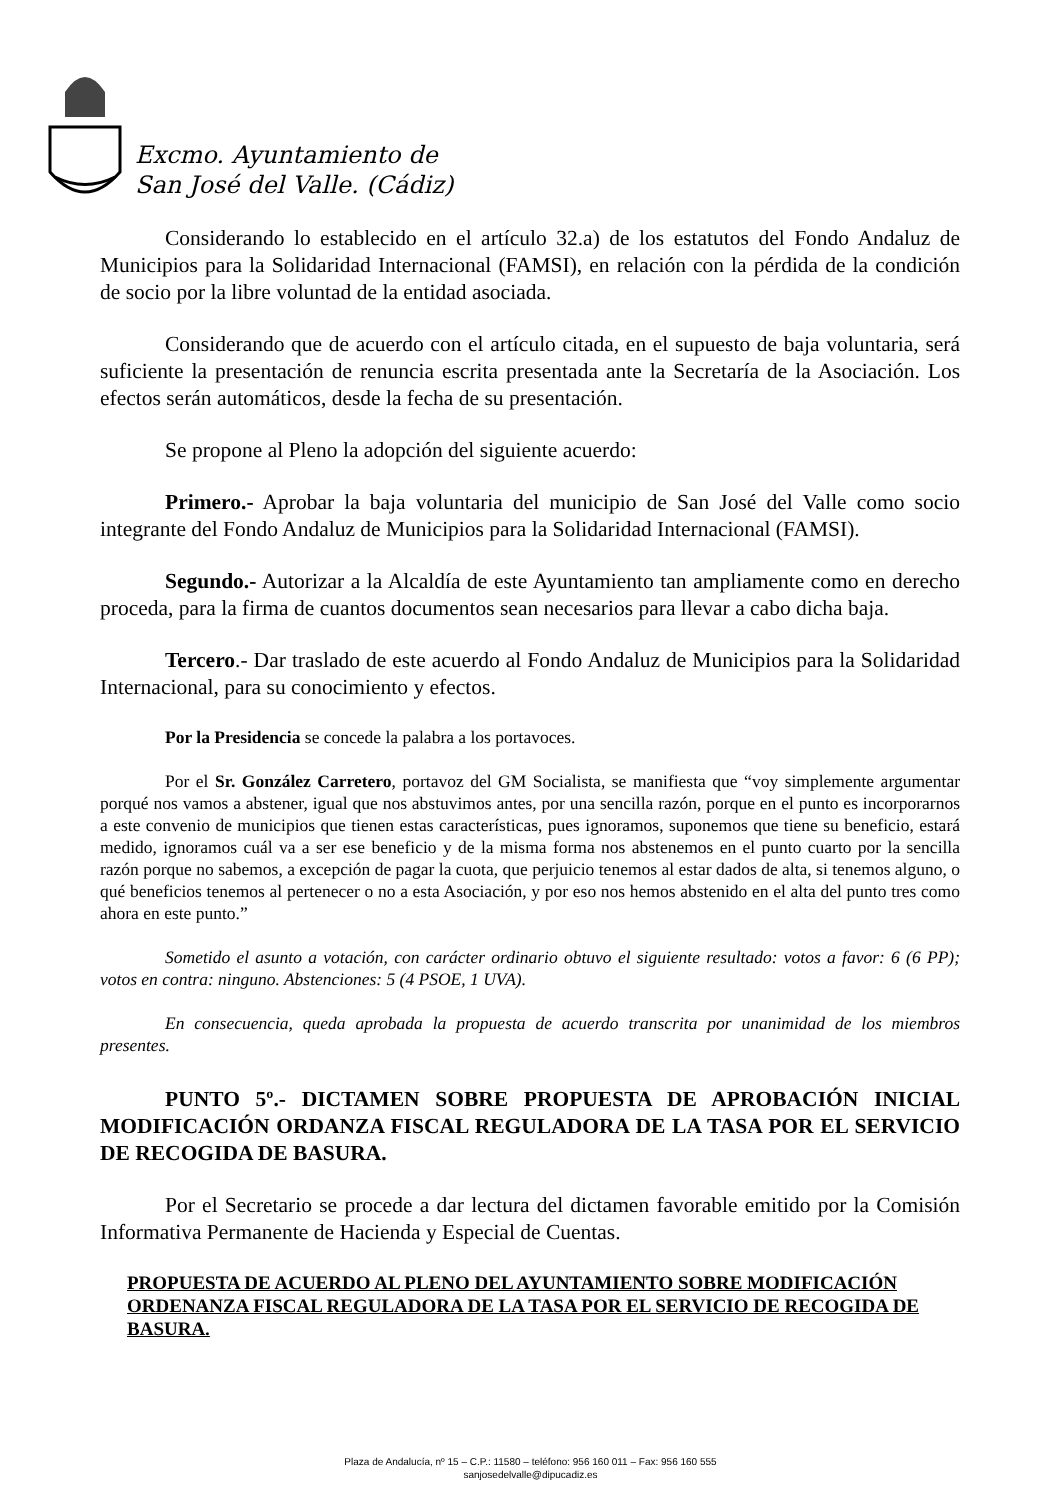Excmo. Ayuntamiento de
San José del Valle. (Cádiz)
Considerando lo establecido en el artículo 32.a) de los estatutos del Fondo Andaluz de Municipios para la Solidaridad Internacional (FAMSI), en relación con la pérdida de la condición de socio por la libre voluntad de la entidad asociada.
Considerando que de acuerdo con el artículo citada, en el supuesto de baja voluntaria, será suficiente la presentación de renuncia escrita presentada ante la Secretaría de la Asociación. Los efectos serán automáticos, desde la fecha de su presentación.
Se propone al Pleno la adopción del siguiente acuerdo:
Primero.- Aprobar la baja voluntaria del municipio de San José del Valle como socio integrante del Fondo Andaluz de Municipios para la Solidaridad Internacional (FAMSI).
Segundo.- Autorizar a la Alcaldía de este Ayuntamiento tan ampliamente como en derecho proceda, para la firma de cuantos documentos sean necesarios para llevar a cabo dicha baja.
Tercero.- Dar traslado de este acuerdo al Fondo Andaluz de Municipios para la Solidaridad Internacional, para su conocimiento y efectos.
Por la Presidencia se concede la palabra a los portavoces.
Por el Sr. González Carretero, portavoz del GM Socialista, se manifiesta que “voy simplemente argumentar porqué nos vamos a abstener, igual que nos abstuvimos antes, por una sencilla razón, porque en el punto es incorporarnos a este convenio de municipios que tienen estas características, pues ignoramos, suponemos que tiene su beneficio, estará medido, ignoramos cuál va a ser ese beneficio y de la misma forma nos abstenemos en el punto cuarto por la sencilla razón porque no sabemos, a excepción de pagar la cuota, que perjuicio tenemos al estar dados de alta, si tenemos alguno, o qué beneficios tenemos al pertenecer o no a esta Asociación, y por eso nos hemos abstenido en el alta del punto tres como ahora en este punto.”
Sometido el asunto a votación, con carácter ordinario obtuvo el siguiente resultado: votos a favor: 6 (6 PP); votos en contra: ninguno. Abstenciones: 5 (4 PSOE, 1 UVA).
En consecuencia, queda aprobada la propuesta de acuerdo transcrita por unanimidad de los miembros presentes.
PUNTO 5º.- DICTAMEN SOBRE PROPUESTA DE APROBACIÓN INICIAL MODIFICACIÓN ORDANZA FISCAL REGULADORA DE LA TASA POR EL SERVICIO DE RECOGIDA DE BASURA.
Por el Secretario se procede a dar lectura del dictamen favorable emitido por la Comisión Informativa Permanente de Hacienda y Especial de Cuentas.
PROPUESTA DE ACUERDO AL PLENO DEL AYUNTAMIENTO SOBRE MODIFICACIÓN ORDENANZA FISCAL REGULADORA DE LA TASA POR EL SERVICIO DE RECOGIDA DE BASURA.
Plaza de Andalucía, nº 15 – C.P.: 11580 – teléfono: 956 160 011 – Fax: 956 160 555
sanjosedelvalle@dipucadiz.es